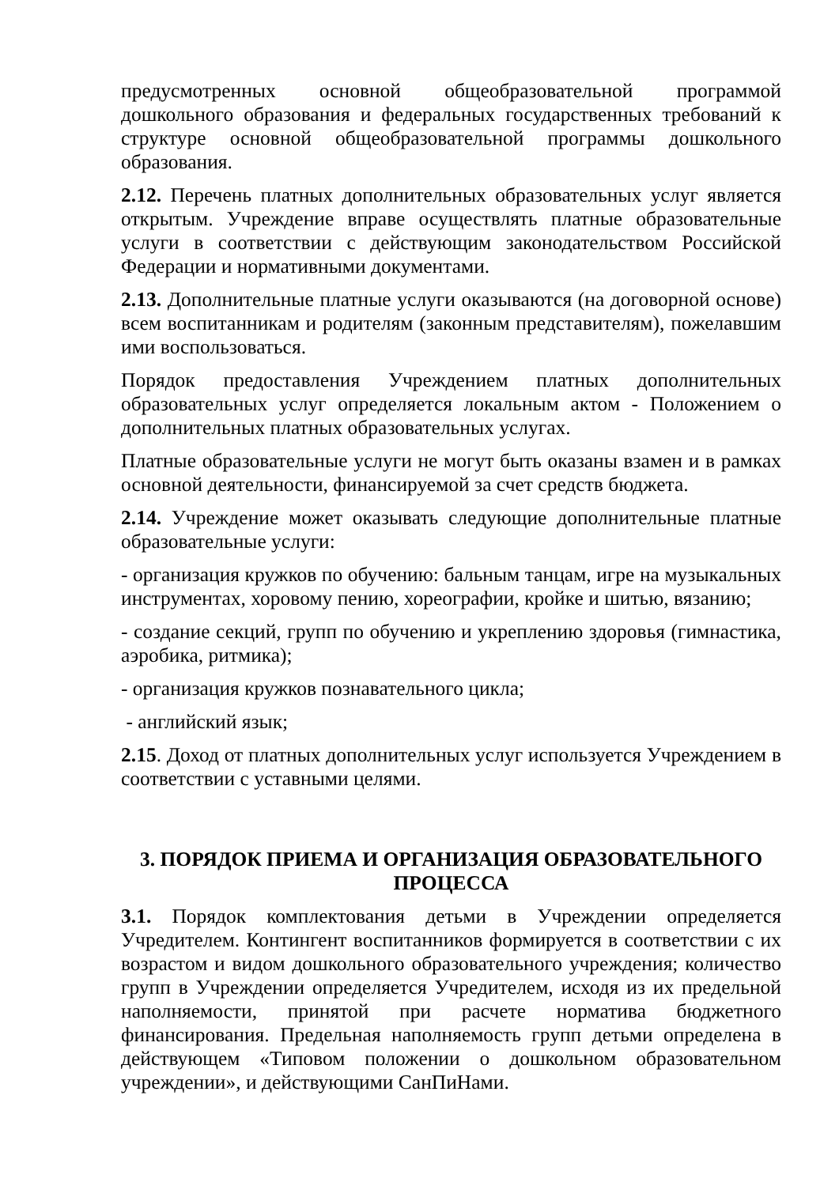предусмотренных основной общеобразовательной программой дошкольного образования и федеральных государственных требований к структуре основной общеобразовательной программы дошкольного образования.
2.12. Перечень платных дополнительных образовательных услуг является открытым. Учреждение вправе осуществлять платные образовательные услуги в соответствии с действующим законодательством Российской Федерации и нормативными документами.
2.13. Дополнительные платные услуги оказываются (на договорной основе) всем воспитанникам и родителям (законным представителям), пожелавшим ими воспользоваться.
Порядок предоставления Учреждением платных дополнительных образовательных услуг определяется локальным актом - Положением о дополнительных платных образовательных услугах.
Платные образовательные услуги не могут быть оказаны взамен и в рамках основной деятельности, финансируемой за счет средств бюджета.
2.14. Учреждение может оказывать следующие дополнительные платные образовательные услуги:
- организация кружков по обучению: бальным танцам, игре на музыкальных инструментах, хоровому пению, хореографии, кройке и шитью, вязанию;
- создание секций, групп по обучению и укреплению здоровья (гимнастика, аэробика, ритмика);
- организация кружков познавательного цикла;
- английский язык;
2.15. Доход от платных дополнительных услуг используется Учреждением в соответствии с уставными целями.
3. ПОРЯДОК ПРИЕМА И ОРГАНИЗАЦИЯ ОБРАЗОВАТЕЛЬНОГО ПРОЦЕССА
3.1. Порядок комплектования детьми в Учреждении определяется Учредителем. Контингент воспитанников формируется в соответствии с их возрастом и видом дошкольного образовательного учреждения; количество групп в Учреждении определяется Учредителем, исходя из их предельной наполняемости, принятой при расчете норматива бюджетного финансирования. Предельная наполняемость групп детьми определена в действующем «Типовом положении о дошкольном образовательном учреждении», и действующими СанПиНами.